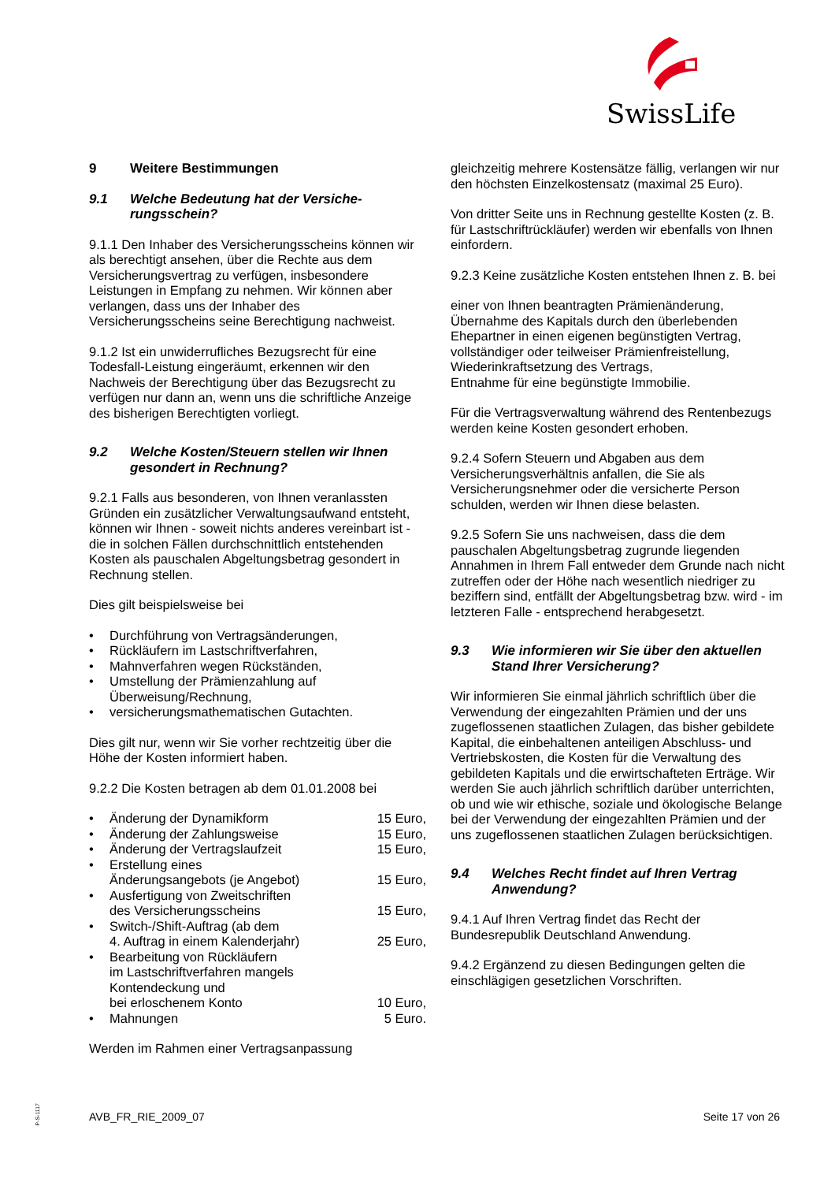SwissLife
9 Weitere Bestimmungen
9.1 Welche Bedeutung hat der Versiche-rungsschein?
9.1.1 Den Inhaber des Versicherungsscheins können wir als berechtigt ansehen, über die Rechte aus dem Versicherungsvertrag zu verfügen, insbesondere Leistungen in Empfang zu nehmen. Wir können aber verlangen, dass uns der Inhaber des Versicherungsscheins seine Berechtigung nachweist.
9.1.2 Ist ein unwiderrufliches Bezugsrecht für eine Todesfall-Leistung eingeräumt, erkennen wir den Nachweis der Berechtigung über das Bezugsrecht zu verfügen nur dann an, wenn uns die schriftliche Anzeige des bisherigen Berechtigten vorliegt.
9.2 Welche Kosten/Steuern stellen wir Ihnen gesondert in Rechnung?
9.2.1 Falls aus besonderen, von Ihnen veranlassten Gründen ein zusätzlicher Verwaltungsaufwand entsteht, können wir Ihnen - soweit nichts anderes vereinbart ist - die in solchen Fällen durchschnittlich entstehenden Kosten als pauschalen Abgeltungsbetrag gesondert in Rechnung stellen.
Dies gilt beispielsweise bei
• Durchführung von Vertragsänderungen,
• Rückläufern im Lastschriftverfahren,
• Mahnverfahren wegen Rückständen,
• Umstellung der Prämienzahlung auf Überweisung/Rechnung,
• versicherungsmathematischen Gutachten.
Dies gilt nur, wenn wir Sie vorher rechtzeitig über die Höhe der Kosten informiert haben.
9.2.2 Die Kosten betragen ab dem 01.01.2008 bei
• Änderung der Dynamikform 15 Euro,
• Änderung der Zahlungsweise 15 Euro,
• Änderung der Vertragslaufzeit 15 Euro,
• Erstellung eines
Änderungsangebots (je Angebot) 15 Euro,
• Ausfertigung von Zweitschriften
des Versicherungsscheins 15 Euro,
• Switch-/Shift-Auftrag (ab dem
4. Auftrag in einem Kalenderjahr) 25 Euro,
• Bearbeitung von Rückläufern
im Lastschriftverfahren mangels Kontendeckung und
bei erloschenem Konto 10 Euro,
• Mahnungen 5 Euro.
Werden im Rahmen einer Vertragsanpassung
gleichzeitig mehrere Kostensätze fällig, verlangen wir nur den höchsten Einzelkostensatz (maximal 25 Euro).
Von dritter Seite uns in Rechnung gestellte Kosten (z. B. für Lastschriftrückläufer) werden wir ebenfalls von Ihnen einfordern.
9.2.3 Keine zusätzliche Kosten entstehen Ihnen z. B. bei
einer von Ihnen beantragten Prämienänderung,
Übernahme des Kapitals durch den überlebenden Ehepartner in einen eigenen begünstigten Vertrag,
vollständiger oder teilweiser Prämienfreistellung,
Wiederinkraftsetzung des Vertrags,
Entnahme für eine begünstigte Immobilie.
Für die Vertragsverwaltung während des Rentenbezugs werden keine Kosten gesondert erhoben.
9.2.4 Sofern Steuern und Abgaben aus dem Versicherungsverhältnis anfallen, die Sie als Versicherungsnehmer oder die versicherte Person schulden, werden wir Ihnen diese belasten.
9.2.5 Sofern Sie uns nachweisen, dass die dem pauschalen Abgeltungsbetrag zugrunde liegenden Annahmen in Ihrem Fall entweder dem Grunde nach nicht zutreffen oder der Höhe nach wesentlich niedriger zu beziffern sind, entfällt der Abgeltungsbetrag bzw. wird - im letzteren Falle - entsprechend herabgesetzt.
9.3 Wie informieren wir Sie über den aktuellen Stand Ihrer Versicherung?
Wir informieren Sie einmal jährlich schriftlich über die Verwendung der eingezahlten Prämien und der uns zugeflossenen staatlichen Zulagen, das bisher gebildete Kapital, die einbehaltenen anteiligen Abschluss- und Vertriebskosten, die Kosten für die Verwaltung des gebildeten Kapitals und die erwirtschafteten Erträge. Wir werden Sie auch jährlich schriftlich darüber unterrichten, ob und wie wir ethische, soziale und ökologische Belange bei der Verwendung der eingezahlten Prämien und der uns zugeflossenen staatlichen Zulagen berücksichtigen.
9.4 Welches Recht findet auf Ihren Vertrag Anwendung?
9.4.1 Auf Ihren Vertrag findet das Recht der Bundesrepublik Deutschland Anwendung.
9.4.2 Ergänzend zu diesen Bedingungen gelten die einschlägigen gesetzlichen Vorschriften.
P-S-1117
AVB_FR_RIE_2009_07 Seite 17 von 26